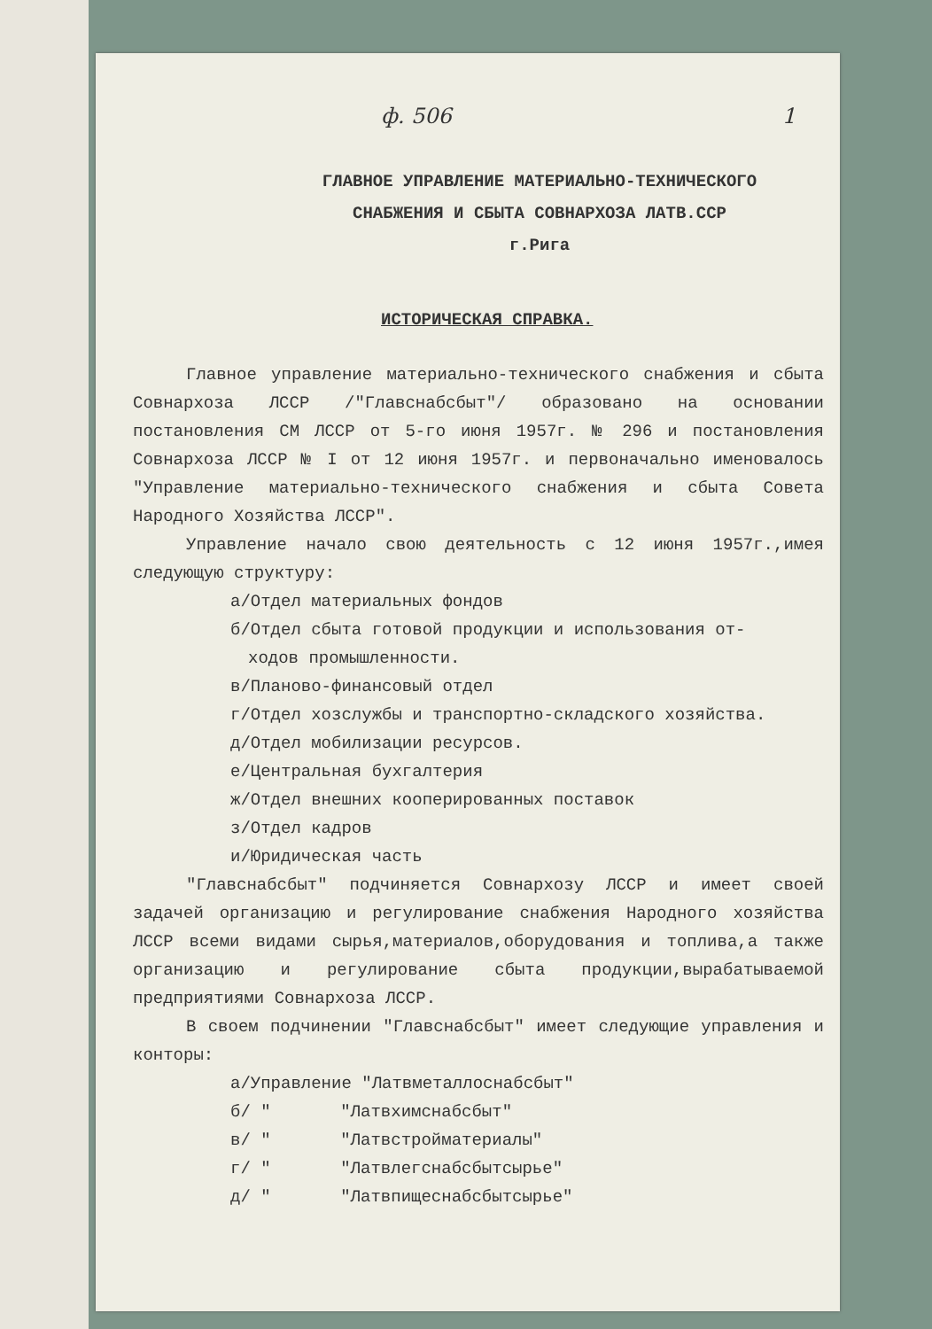ф. 506 1
ГЛАВНОЕ УПРАВЛЕНИЕ МАТЕРИАЛЬНО-ТЕХНИЧЕСКОГО
СНАБЖЕНИЯ И СБЫТА СОВНАРХОЗА ЛАТВ.ССР
г.Рига
ИСТОРИЧЕСКАЯ СПРАВКА.
Главное управление материально-технического снабжения и сбыта Совнархоза ЛССР /"Главснабсбыт"/ образовано на основании постановления СМ ЛССР от 5-го июня 1957г. № 296 и постановления Совнархоза ЛССР № I от 12 июня 1957г. и первоначально именовалось "Управление материально-технического снабжения и сбыта Совета Народного Хозяйства ЛССР".
Управление начало свою деятельность с 12 июня 1957г.,имея следующую структуру:
а/Отдел материальных фондов
б/Отдел сбыта готовой продукции и использования от-
ходов промышленности.
в/Планово-финансовый отдел
г/Отдел хозслужбы и транспортно-складского хозяйства.
д/Отдел мобилизации ресурсов.
е/Центральная бухгалтерия
ж/Отдел внешних кооперированных поставок
з/Отдел кадров
и/Юридическая часть
"Главснабсбыт" подчиняется Совнархозу ЛССР и имеет своей задачей организацию и регулирование снабжения Народного хозяйства ЛССР всеми видами сырья,материалов,оборудования и топлива,а также организацию и регулирование сбыта продукции,вырабатываемой предприятиями Совнархоза ЛССР.
В своем подчинении "Главснабсбыт" имеет следующие управления и конторы:
а/Управление "Латвметаллоснабсбыт"
б/ " "Латвхимснабсбыт"
в/ " "Латвстройматериалы"
г/ " "Латвлегснабсбытсырье"
д/ " "Латвпищеснабсбытсырье"